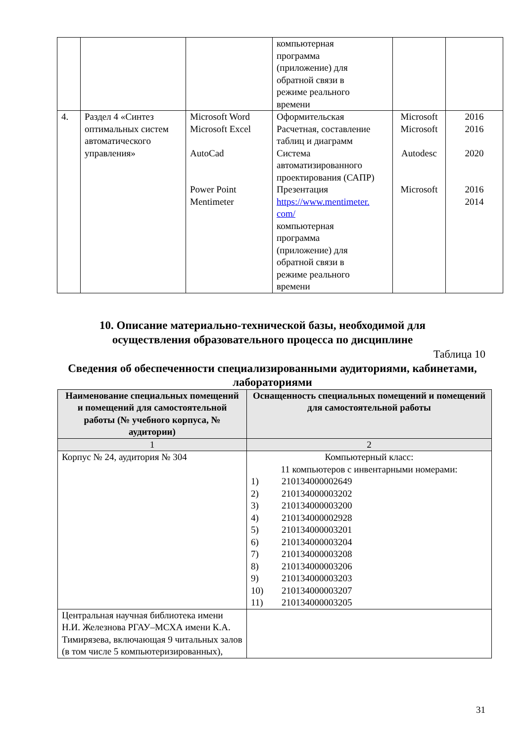| | | | компьютерная программа (приложение) для обратной связи в режиме реального времени | | |
| 4. | Раздел 4 «Синтез оптимальных систем автоматического управления» | Microsoft Word Microsoft Excel AutoCad Power Point Mentimeter | Оформительская Расчетная, составление таблиц и диаграмм Система автоматизированного проектирования (САПР) Презентация https://www.mentimeter. com/ компьютерная программа (приложение) для обратной связи в режиме реального времени | Microsoft Microsoft Autodesc Microsoft | 2016 2016 2020 2016 2014 |
10. Описание материально-технической базы, необходимой для осуществления образовательного процесса по дисциплине
Таблица 10
Сведения об обеспеченности специализированными аудиториями, кабинетами, лабораториями
| Наименование специальных помещений и помещений для самостоятельной работы (№ учебного корпуса, № аудитории) | Оснащенность специальных помещений и помещений для самостоятельной работы |
| --- | --- |
| 1 | 2 |
| Корпус № 24, аудитория № 304 | Компьютерный класс: 11 компьютеров с инвентарными номерами: 1) 210134000002649 2) 210134000003202 3) 210134000003200 4) 210134000002928 5) 210134000003201 6) 210134000003204 7) 210134000003208 8) 210134000003206 9) 210134000003203 10) 210134000003207 11) 210134000003205 |
| Центральная научная библиотека имени Н.И. Железнова РГАУ–МСХА имени К.А. Тимирязева, включающая 9 читальных залов (в том числе 5 компьютеризированных), | |
31